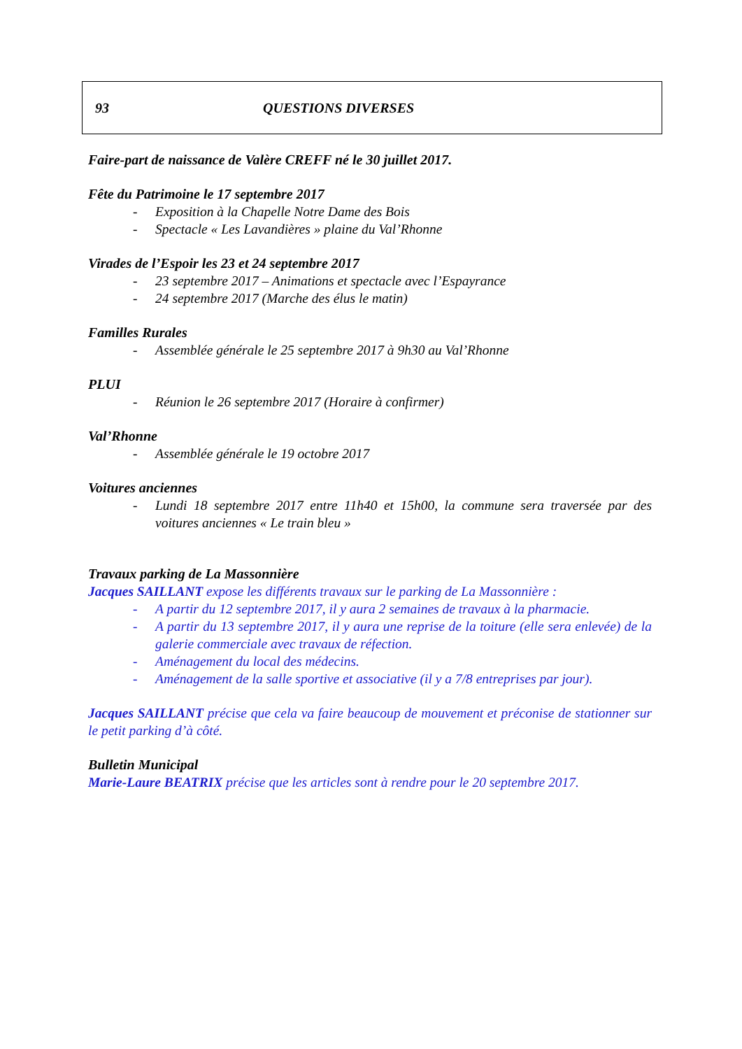93 QUESTIONS DIVERSES
Faire-part de naissance de Valère CREFF né le 30 juillet 2017.
Fête du Patrimoine le 17 septembre 2017
- Exposition à la Chapelle Notre Dame des Bois
- Spectacle « Les Lavandières » plaine du Val’Rhonne
Virades de l’Espoir les 23 et 24 septembre 2017
- 23 septembre 2017 – Animations et spectacle avec l’Espayrance
- 24 septembre 2017 (Marche des élus le matin)
Familles Rurales
- Assemblée générale le 25 septembre 2017 à 9h30 au Val’Rhonne
PLUI
- Réunion le 26 septembre 2017 (Horaire à confirmer)
Val’Rhonne
- Assemblée générale le 19 octobre 2017
Voitures anciennes
- Lundi 18 septembre 2017 entre 11h40 et 15h00, la commune sera traversée par des voitures anciennes « Le train bleu »
Travaux parking de La Massonnière
Jacques SAILLANT expose les différents travaux sur le parking de La Massonnière :
- A partir du 12 septembre 2017, il y aura 2 semaines de travaux à la pharmacie.
- A partir du 13 septembre 2017, il y aura une reprise de la toiture (elle sera enlevée) de la galerie commerciale avec travaux de réfection.
- Aménagement du local des médecins.
- Aménagement de la salle sportive et associative (il y a 7/8 entreprises par jour).
Jacques SAILLANT précise que cela va faire beaucoup de mouvement et préconise de stationner sur le petit parking d’à côté.
Bulletin Municipal
Marie-Laure BEATRIX précise que les articles sont à rendre pour le 20 septembre 2017.